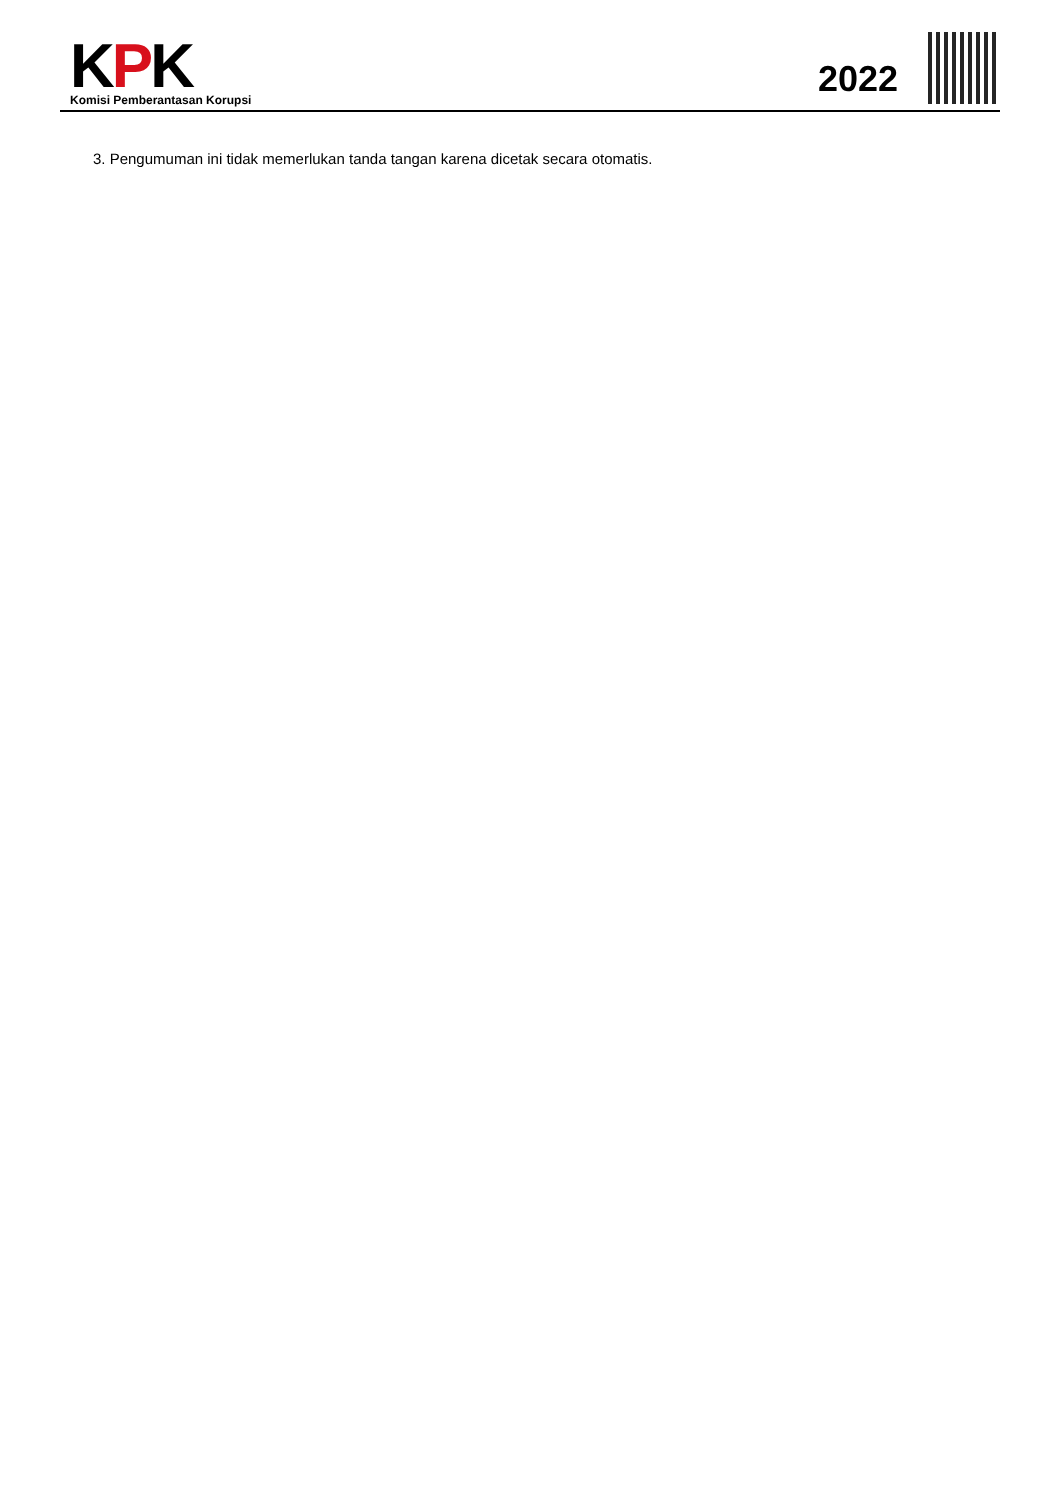KPK
Komisi Pemberantasan Korupsi
2022
3. Pengumuman ini tidak memerlukan tanda tangan karena dicetak secara otomatis.